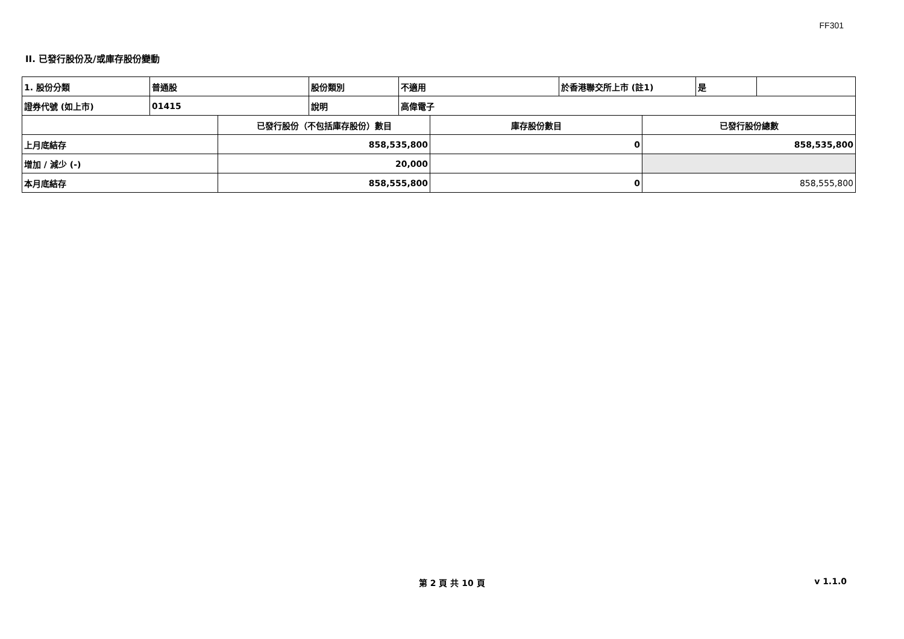FF301
II. 已發行股份及/或庫存股份變動
| 1. 股份分類 | 普通股 | 股份類別 | 不適用 | 於香港聯交所上市 (註1) | 是 | |
| 證券代號 (如上市) | 01415 | 說明 | 高偉電子 | | | |
| | 已發行股份（不包括庫存股份）數目 | 庫存股份數目 | 已發行股份總數 |
| --- | --- | --- | --- |
| 上月底結存 | 858,535,800 | 0 | 858,535,800 |
| 增加 / 減少 (-) | 20,000 | | |
| 本月底結存 | 858,555,800 | 0 | 858,555,800 |
第 2 頁 共 10 頁 v 1.1.0